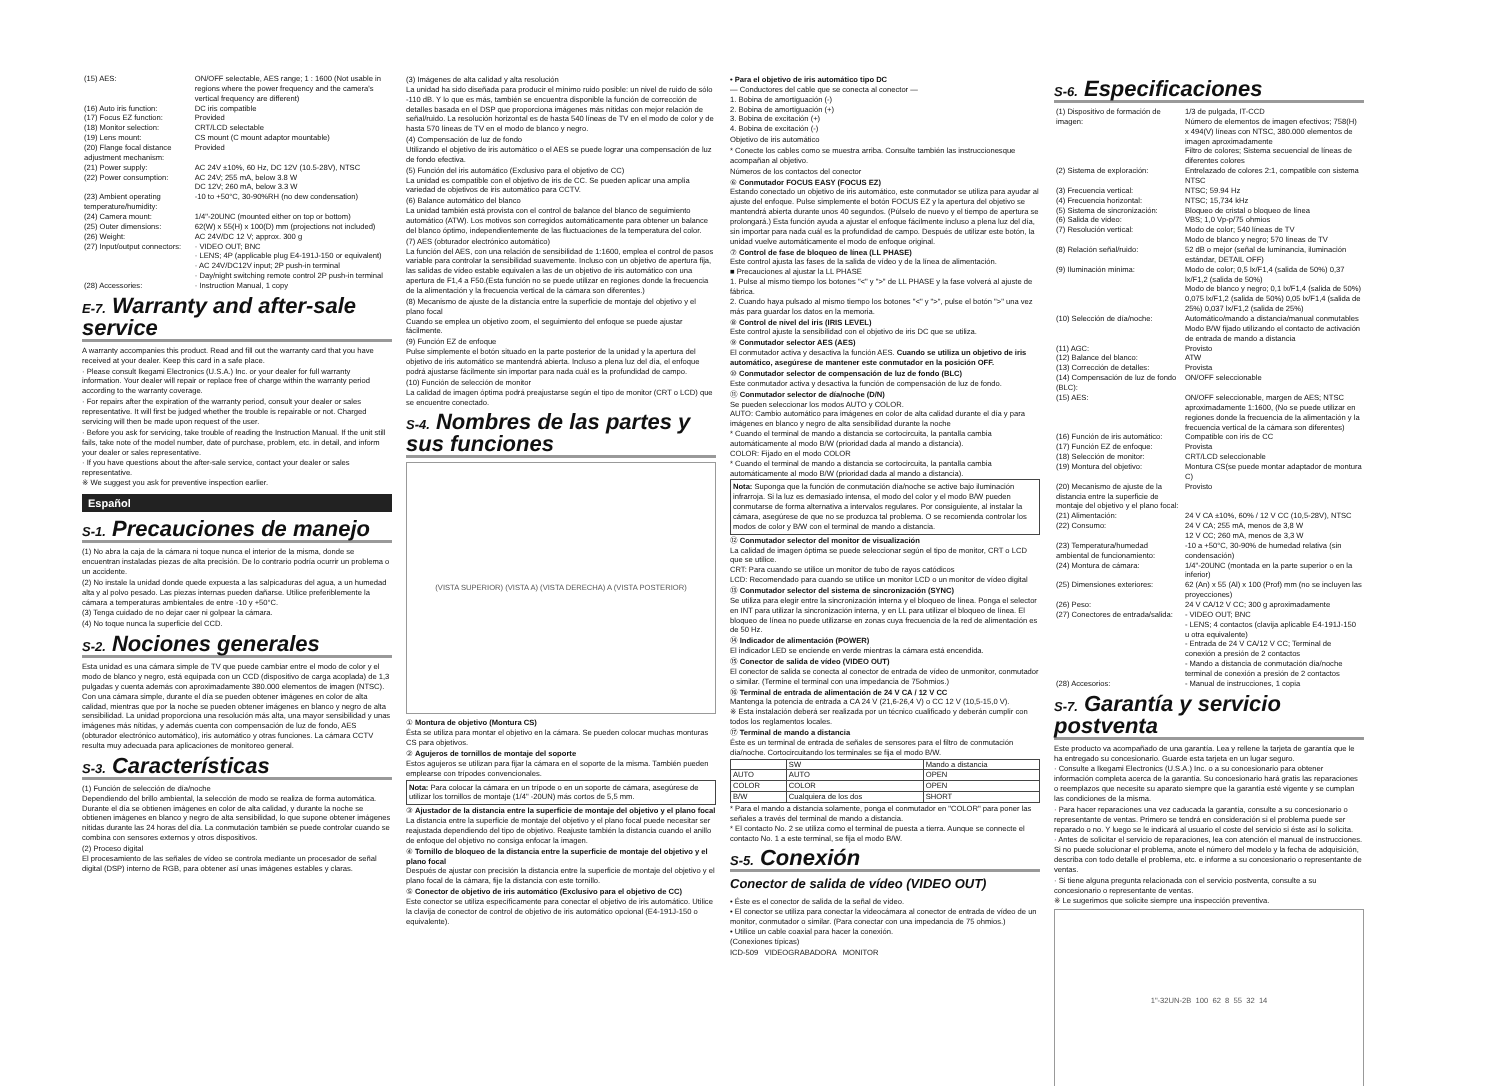| (15) AES: | ON/OFF selectable, AES range; 1 : 1600 (Not usable in regions where the power frequency and the camera's vertical frequency are different) |
| (16) Auto iris function: | DC iris compatible |
| (17) Focus EZ function: | Provided |
| (18) Monitor selection: | CRT/LCD selectable |
| (19) Lens mount: | CS mount (C mount adaptor mountable) |
| (20) Flange focal distance adjustment mechanism: | Provided |
| (21) Power supply: | AC 24V ±10%, 60 Hz, DC 12V (10.5-28V), NTSC |
| (22) Power consumption: | AC 24V; 255 mA, below 3.8 W DC 12V; 260 mA, below 3.3 W |
| (23) Ambient operating temperature/humidity: | -10 to +50°C, 30-90%RH (no dew condensation) |
| (24) Camera mount: | 1/4"-20UNC (mounted either on top or bottom) |
| (25) Outer dimensions: | 62(W) x 55(H) x 100(D) mm (projections not included) |
| (26) Weight: | AC 24V/DC 12 V; approx. 300 g |
| (27) Input/output connectors: | · VIDEO OUT; BNC · LENS; 4P (applicable plug E4-191J-150 or equivalent) · AC 24V/DC12V input; 2P push-in terminal · Day/night switching remote control 2P push-in terminal |
| (28) Accessories: | · Instruction Manual, 1 copy |
E-7. Warranty and after-sale service
A warranty accompanies this product. Read and fill out the warranty card that you have received at your dealer. Keep this card in a safe place.
· Please consult Ikegami Electronics (U.S.A.) Inc. or your dealer for full warranty information. Your dealer will repair or replace free of charge within the warranty period according to the warranty coverage.
· For repairs after the expiration of the warranty period, consult your dealer or sales representative. It will first be judged whether the trouble is repairable or not. Charged servicing will then be made upon request of the user.
· Before you ask for servicing, take trouble of reading the Instruction Manual. If the unit still fails, take note of the model number, date of purchase, problem, etc. in detail, and inform your dealer or sales representative.
· If you have questions about the after-sale service, contact your dealer or sales representative.
※ We suggest you ask for preventive inspection earlier.
Español
S-1. Precauciones de manejo
(1) No abra la caja de la cámara ni toque nunca el interior de la misma, donde se encuentran instaladas piezas de alta precisión. De lo contrario podría ocurrir un problema o un accidente.
(2) No instale la unidad donde quede expuesta a las salpicaduras del agua, a un humedad alta y al polvo pesado. Las piezas internas pueden dañarse. Utilice preferiblemente la cámara a temperaturas ambientales de entre -10 y +50°C.
(3) Tenga cuidado de no dejar caer ni golpear la cámara.
(4) No toque nunca la superficie del CCD.
S-2. Nociones generales
Esta unidad es una cámara simple de TV que puede cambiar entre el modo de color y el modo de blanco y negro, está equipada con un CCD (dispositivo de carga acoplada) de 1,3 pulgadas y cuenta además con aproximadamente 380.000 elementos de imagen (NTSC). Con una cámara simple, durante el día se pueden obtener imágenes en color de alta calidad, mientras que por la noche se pueden obtener imágenes en blanco y negro de alta sensibilidad. La unidad proporciona una resolución más alta, una mayor sensibilidad y unas imágenes más nítidas, y además cuenta con compensación de luz de fondo, AES (obturador electrónico automático), iris automático y otras funciones. La cámara CCTV resulta muy adecuada para aplicaciones de monitoreo general.
S-3. Características
(1) Función de selección de día/noche
Dependiendo del brillo ambiental, la selección de modo se realiza de forma automática. Durante el día se obtienen imágenes en color de alta calidad, y durante la noche se obtienen imágenes en blanco y negro de alta sensibilidad, lo que supone obtener imágenes nítidas durante las 24 horas del día. La conmutación también se puede controlar cuando se combina con sensores externos y otros dispositivos.
(2) Proceso digital
El procesamiento de las señales de vídeo se controla mediante un procesador de señal digital (DSP) interno de RGB, para obtener así unas imágenes estables y claras.
(3) Imágenes de alta calidad y alta resolución
La unidad ha sido diseñada para producir el mínimo ruido posible: un nivel de ruido de sólo -110 dB. Y lo que es más, también se encuentra disponible la función de corrección de detalles basada en el DSP que proporciona imágenes más nítidas con mejor relación de señal/ruido. La resolución horizontal es de hasta 540 líneas de TV en el modo de color y de hasta 570 líneas de TV en el modo de blanco y negro.
(4) Compensación de luz de fondo
Utilizando el objetivo de iris automático o el AES se puede lograr una compensación de luz de fondo efectiva.
(5) Función del iris automático (Exclusivo para el objetivo de CC)
La unidad es compatible con el objetivo de iris de CC. Se pueden aplicar una amplia variedad de objetivos de iris automático para CCTV.
(6) Balance automático del blanco
La unidad también está provista con el control de balance del blanco de seguimiento automático (ATW). Los motivos son corregidos automáticamente para obtener un balance del blanco óptimo, independientemente de las fluctuaciones de la temperatura del color.
(7) AES (obturador electrónico automático)
La función del AES, con una relación de sensibilidad de 1:1600, emplea el control de pasos variable para controlar la sensibilidad suavemente. Incluso con un objetivo de apertura fija, las salidas de vídeo estable equivalen a las de un objetivo de iris automático con una apertura de F1,4 a F50.(Esta función no se puede utilizar en regiones donde la frecuencia de la alimentación y la frecuencia vertical de la cámara son diferentes.)
(8) Mecanismo de ajuste de la distancia entre la superficie de montaje del objetivo y el plano focal
Cuando se emplea un objetivo zoom, el seguimiento del enfoque se puede ajustar fácilmente.
(9) Función EZ de enfoque
Pulse simplemente el botón situado en la parte posterior de la unidad y la apertura del objetivo de iris automático se mantendrá abierta. Incluso a plena luz del día, el enfoque podrá ajustarse fácilmente sin importar para nada cuál es la profundidad de campo.
(10) Función de selección de monitor
La calidad de imagen óptima podrá preajustarse según el tipo de monitor (CRT o LCD) que se encuentre conectado.
S-4. Nombres de las partes y sus funciones
(VISTA SUPERIOR) (VISTA A) (VISTA DERECHA) A (VISTA POSTERIOR)
① Montura de objetivo (Montura CS)
Ésta se utiliza para montar el objetivo en la cámara. Se pueden colocar muchas monturas CS para objetivos.
② Agujeros de tornillos de montaje del soporte
Estos agujeros se utilizan para fijar la cámara en el soporte de la misma. También pueden emplearse con trípodes convencionales.
Nota: Para colocar la cámara en un trípode o en un soporte de cámara, asegúrese de utilizar los tornillos de montaje (1/4" -20UN) más cortos de 5,5 mm.
③ Ajustador de la distancia entre la superficie de montaje del objetivo y el plano focal
La distancia entre la superficie de montaje del objetivo y el plano focal puede necesitar ser reajustada dependiendo del tipo de objetivo. Reajuste también la distancia cuando el anillo de enfoque del objetivo no consiga enfocar la imagen.
④ Tornillo de bloqueo de la distancia entre la superficie de montaje del objetivo y el plano focal
Después de ajustar con precisión la distancia entre la superficie de montaje del objetivo y el plano focal de la cámara, fije la distancia con este tornillo.
⑤ Conector de objetivo de iris automático (Exclusivo para el objetivo de CC)
Este conector se utiliza específicamente para conectar el objetivo de iris automático. Utilice la clavija de conector de control de objetivo de iris automático opcional (E4-191J-150 o equivalente).
• Para el objetivo de iris automático tipo DC
— Conductores del cable que se conecta al conector —
1. Bobina de amortiguación (-)
2. Bobina de amortiguación (+)
3. Bobina de excitación (+)
4. Bobina de excitación (-)
Objetivo de iris automático
* Conecte los cables como se muestra arriba. Consulte también las instruccionesque acompañan al objetivo.
Números de los contactos del conector
⑥ Conmutador FOCUS EASY (FOCUS EZ)
Estando conectado un objetivo de iris automático, este conmutador se utiliza para ayudar al ajuste del enfoque. Pulse simplemente el botón FOCUS EZ y la apertura del objetivo se mantendrá abierta durante unos 40 segundos. (Púlselo de nuevo y el tiempo de apertura se prolongará.) Esta función ayuda a ajustar el enfoque fácilmente incluso a plena luz del día, sin importar para nada cuál es la profundidad de campo. Después de utilizar este botón, la unidad vuelve automáticamente el modo de enfoque original.
⑦ Control de fase de bloqueo de línea (LL PHASE)
Este control ajusta las fases de la salida de vídeo y de la línea de alimentación.
■ Precauciones al ajustar la LL PHASE
1. Pulse al mismo tiempo los botones "<" y ">" de LL PHASE y la fase volverá al ajuste de fábrica.
2. Cuando haya pulsado al mismo tiempo los botones "<" y ">", pulse el botón ">" una vez más para guardar los datos en la memoria.
⑧ Control de nivel del iris (IRIS LEVEL)
Este control ajuste la sensibilidad con el objetivo de iris DC que se utiliza.
⑨ Conmutador selector AES (AES)
El conmutador activa y desactiva la función AES. Cuando se utiliza un objetivo de iris automático, asegúrese de mantener este conmutador en la posición OFF.
⑩ Conmutador selector de compensación de luz de fondo (BLC)
Este conmutador activa y desactiva la función de compensación de luz de fondo.
⑪ Conmutador selector de día/noche (D/N)
Se pueden seleccionar los modos AUTO y COLOR.
AUTO: Cambio automático para imágenes en color de alta calidad durante el día y para imágenes en blanco y negro de alta sensibilidad durante la noche
* Cuando el terminal de mando a distancia se cortocircuita, la pantalla cambia automáticamente al modo B/W (prioridad dada al mando a distancia).
COLOR: Fijado en el modo COLOR
* Cuando el terminal de mando a distancia se cortocircuita, la pantalla cambia automáticamente al modo B/W (prioridad dada al mando a distancia).
Nota: Suponga que la función de conmutación día/noche se active bajo iluminación infrarroja. Si la luz es demasiado intensa, el modo del color y el modo B/W pueden conmutarse de forma alternativa a intervalos regulares. Por consiguiente, al instalar la cámara, asegúrese de que no se produzca tal problema. O se recomienda controlar los modos de color y B/W con el terminal de mando a distancia.
⑫ Conmutador selector del monitor de visualización
La calidad de imagen óptima se puede seleccionar según el tipo de monitor, CRT o LCD que se utilice.
CRT: Para cuando se utilice un monitor de tubo de rayos catódicos
LCD: Recomendado para cuando se utilice un monitor LCD o un monitor de vídeo digital
⑬ Conmutador selector del sistema de sincronización (SYNC)
Se utiliza para elegir entre la sincronización interna y el bloqueo de línea. Ponga el selector en INT para utilizar la sincronización interna, y en LL para utilizar el bloqueo de línea. El bloqueo de línea no puede utilizarse en zonas cuya frecuencia de la red de alimentación es de 50 Hz.
⑭ Indicador de alimentación (POWER)
El indicador LED se enciende en verde mientras la cámara está encendida.
⑮ Conector de salida de vídeo (VIDEO OUT)
El conector de salida se conecta al conector de entrada de vídeo de unmonitor, conmutador o similar. (Termine el terminal con una impedancia de 75ohmios.)
⑯ Terminal de entrada de alimentación de 24 V CA / 12 V CC
Mantenga la potencia de entrada a CA 24 V (21,6-26,4 V) o CC 12 V (10,5-15,0 V).
※ Esta instalación deberá ser realizada por un técnico cualificado y deberán cumplir con todos los reglamentos locales.
⑰ Terminal de mando a distancia
Éste es un terminal de entrada de señales de sensores para el filtro de conmutación día/noche. Cortocircuitando los terminales se fija el modo B/W.
| | SW | Mando a distancia |
| --- | --- | --- |
| AUTO | AUTO | OPEN |
| COLOR | COLOR | OPEN |
| B/W | Cualquiera de los dos | SHORT |
* Para el mando a distancia solamente, ponga el conmutador en "COLOR" para poner las señales a través del terminal de mando a distancia.
* El contacto No. 2 se utiliza como el terminal de puesta a tierra. Aunque se connecte el contacto No. 1 a este terminal, se fija el modo B/W.
S-5. Conexión
Conector de salida de vídeo (VIDEO OUT)
• Éste es el conector de salida de la señal de vídeo.
• El conector se utiliza para conectar la videocámara al conector de entrada de vídeo de un monitor, conmutador o similar. (Para conectar con una impedancia de 75 ohmios.)
• Utilice un cable coaxial para hacer la conexión.
(Conexiones típicas)
ICD-509 VIDEOGRABADORA MONITOR
S-6. Especificaciones
| (1) Dispositivo de formación de imagen: | 1/3 de pulgada, IT-CCD Número de elementos de imagen efectivos; 758(H) x 494(V) líneas con NTSC, 380.000 elementos de imagen aproximadamente Filtro de colores; Sistema secuencial de líneas de diferentes colores |
| (2) Sistema de exploración: | Entrelazado de colores 2:1, compatible con sistema NTSC |
| (3) Frecuencia vertical: | NTSC; 59.94 Hz |
| (4) Frecuencia horizontal: | NTSC; 15,734 kHz |
| (5) Sistema de sincronización: | Bloqueo de cristal o bloqueo de línea |
| (6) Salida de vídeo: | VBS; 1,0 Vp-p/75 ohmios |
| (7) Resolución vertical: | Modo de color; 540 líneas de TV Modo de blanco y negro; 570 líneas de TV |
| (8) Relación señal/ruido: | 52 dB o mejor (señal de luminancia, iluminación estándar, DETAIL OFF) |
| (9) Iluminación mínima: | Modo de color; 0,5 lx/F1,4 (salida de 50%) 0,37 lx/F1,2 (salida de 50%) Modo de blanco y negro; 0,1 lx/F1,4 (salida de 50%) 0,075 lx/F1,2 (salida de 50%) 0,05 lx/F1,4 (salida de 25%) 0,037 lx/F1,2 (salida de 25%) |
| (10) Selección de día/noche: | Automático/mando a distancia/manual conmutables Modo B/W fijado utilizando el contacto de activación de entrada de mando a distancia |
| (11) AGC: | Provisto |
| (12) Balance del blanco: | ATW |
| (13) Corrección de detalles: | Provista |
| (14) Compensación de luz de fondo (BLC): | ON/OFF seleccionable |
| (15) AES: | ON/OFF seleccionable, margen de AES; NTSC aproximadamente 1:1600, (No se puede utilizar en regiones donde la frecuencia de la alimentación y la frecuencia vertical de la cámara son diferentes) |
| (16) Función de iris automático: | Compatible con iris de CC |
| (17) Función EZ de enfoque: | Provista |
| (18) Selección de monitor: | CRT/LCD seleccionable |
| (19) Montura del objetivo: | Montura CS(se puede montar adaptador de montura C) |
| (20) Mecanismo de ajuste de la distancia entre la superficie de montaje del objetivo y el plano focal: | Provisto |
| (21) Alimentación: | 24 V CA ±10%, 60% / 12 V CC (10,5-28V), NTSC |
| (22) Consumo: | 24 V CA; 255 mA, menos de 3,8 W 12 V CC; 260 mA, menos de 3,3 W |
| (23) Temperatura/humedad ambiental de funcionamiento: | -10 a +50°C, 30-90% de humedad relativa (sin condensación) |
| (24) Montura de cámara: | 1/4"-20UNC (montada en la parte superior o en la inferior) |
| (25) Dimensiones exteriores: | 62 (An) x 55 (Al) x 100 (Prof) mm (no se incluyen las proyecciones) |
| (26) Peso: | 24 V CA/12 V CC; 300 g aproximadamente |
| (27) Conectores de entrada/salida: | - VIDEO OUT; BNC - LENS; 4 contactos (clavija aplicable E4-191J-150 u otra equivalente) - Entrada de 24 V CA/12 V CC; Terminal de conexión a presión de 2 contactos - Mando a distancia de conmutación día/noche terminal de conexión a presión de 2 contactos |
| (28) Accesorios: | - Manual de instrucciones, 1 copia |
S-7. Garantía y servicio postventa
Este producto va acompañado de una garantía. Lea y rellene la tarjeta de garantía que le ha entregado su concesionario. Guarde esta tarjeta en un lugar seguro.
· Consulte a Ikegami Electronics (U.S.A.) Inc. o a su concesionario para obtener información completa acerca de la garantía. Su concesionario hará gratis las reparaciones o reemplazos que necesite su aparato siempre que la garantía esté vigente y se cumplan las condiciones de la misma.
· Para hacer reparaciones una vez caducada la garantía, consulte a su concesionario o representante de ventas. Primero se tendrá en consideración si el problema puede ser reparado o no. Y luego se le indicará al usuario el coste del servicio si éste así lo solicita.
· Antes de solicitar el servicio de reparaciones, lea con atención el manual de instrucciones. Si no puede solucionar el problema, anote el número del modelo y la fecha de adquisición, describa con todo detalle el problema, etc. e informe a su concesionario o representante de ventas.
· Si tiene alguna pregunta relacionada con el servicio postventa, consulte a su concesionario o representante de ventas.
※ Le sugerimos que solicite siempre una inspección preventiva.
1"-32UN-2B 100 62 8 55 32 14